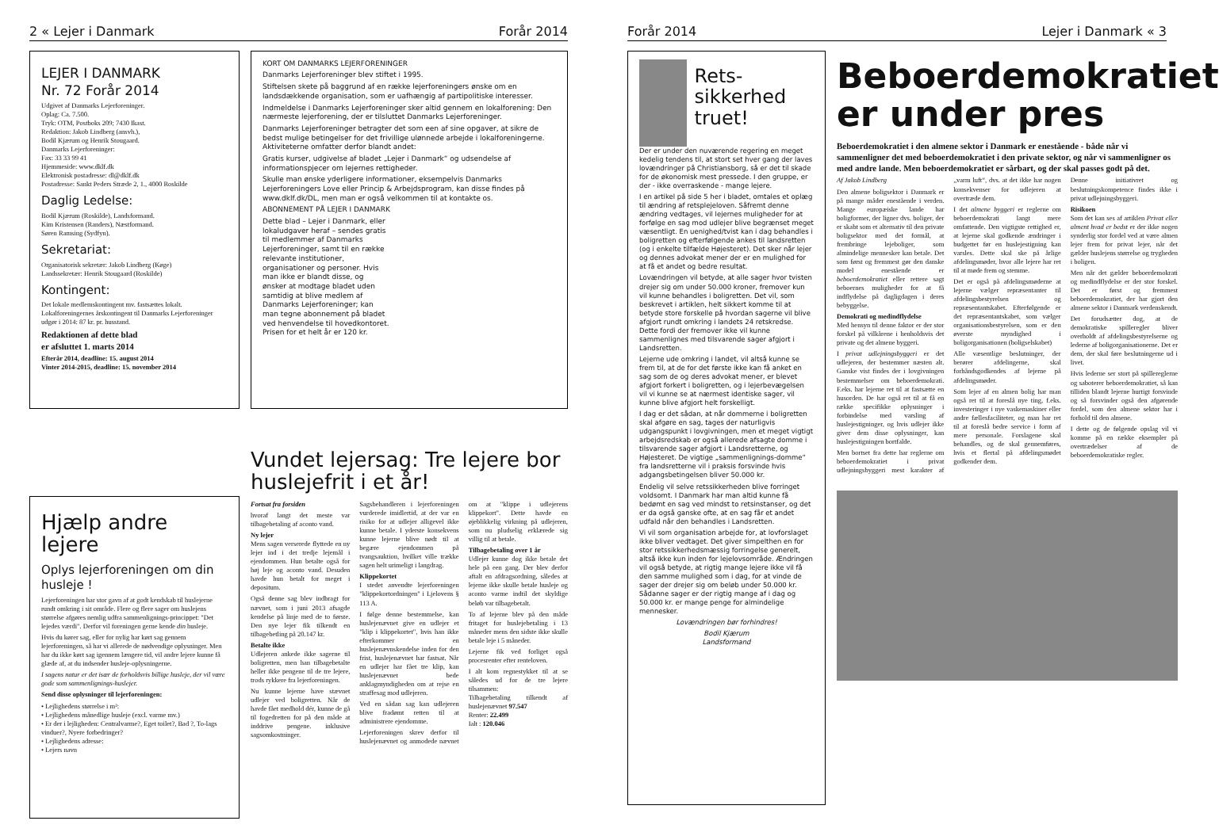2 « Lejer i Danmark Forår 2014
LEJER I DANMARK
Nr. 72 Forår 2014
Udgivet af Danmarks Lejerforeninger.
Oplag: Ca. 7.500.
Tryk: OTM, Postboks 209; 7430 Ikast.
Redaktion: Jakob Lindberg (ansvh.),
Bodil Kjærum og Henrik Stougaard.
Danmarks Lejerforeninger:
Fax: 33 33 99 41
Hjemmeside: www.dklf.dk
Elektronisk postadresse: dl@dklf.dk
Postadresse: Sankt Peders Stræde 2, 1., 4000 Roskilde
Daglig Ledelse:
Bodil Kjærum (Roskilde), Landsformand.
Kim Kristensen (Randers), Næstformand.
Søren Ramsing (Sydfyn).
Sekretariat:
Organisatorisk sekretær: Jakob Lindberg (Køge)
Landssekretær: Henrik Stougaard (Roskilde)
Kontingent:
Det lokale medlemskontingent mv. fastsættes lokalt. Lokalforeningernes årskontingent til Danmarks Lejerforeninger udgør i 2014: 87 kr. pr. husstand.
Redaktionen af dette blad
er afsluttet 1. marts 2014
Efterår 2014, deadline: 15. august 2014
Vinter 2014-2015, deadline: 15. november 2014
KORT OM DANMARKS LEJERFORENINGER
Danmarks Lejerforeninger blev stiftet i 1995.
Stiftelsen skete på baggrund af en række lejerforeningers ønske om en landsdækkende organisation, som er uafhængig af partipolitiske interesser.
Indmeldelse i Danmarks Lejerforeninger sker altid gennem en lokalforening: Den nærmeste lejerforening, der er tilsluttet Danmarks Lejerforeninger.
Danmarks Lejerforeninger betragter det som een af sine opgaver, at sikre de bedst mulige betingelser for det frivillige ulønnede arbejde i lokalforeningerne. Aktiviteterne omfatter derfor blandt andet:
Gratis kurser, udgivelse af bladet „Lejer i Danmark“ og udsendelse af informationspjecer om lejernes rettigheder.
Skulle man ønske yderligere informationer, eksempelvis Danmarks Lejerforeningers Love eller Princip & Arbejdsprogram, kan disse findes på www.dklf.dk/DL, men man er også velkommen til at kontakte os.
ABONNEMENT PÅ LEJER I DANMARK
Dette blad – Lejer i Danmark, eller lokaludgaver heraf – sendes gratis til medlemmer af Danmarks Lejerforeninger, samt til en række relevante institutioner, organisationer og personer. Hvis man ikke er blandt disse, og ønsker at modtage bladet uden samtidig at blive medlem af Danmarks Lejerforeninger; kan man tegne abonnement på bladet ved henvendelse til hovedkontoret. Prisen for et helt år er 120 kr.
Hjælp andre lejere
Oplys lejerforeningen om din husleje !
Lejerforeningen har stor gavn af at godt kendskab til huslejerne rundt omkring i sit område. Flere og flere sager om huslejens størrelse afgøres nemlig udfra sammenlignings-princippet: "Det lejedes værdi". Derfor vil foreningen gerne kende din husleje.
Hvis du kører sag, eller for nylig har kørt sag gennem lejerforeningen, så har vi allerede de nødvendige oplysninger. Men har du ikke kørt sag igennem længere tid, vil andre lejere kunne få glæde af, at du indsender husleje-oplysningerne.
I sagens natur er det især de forholdsvis billige husleje, der vil være gode som sammenlignings-huslejer.
Send disse oplysninger til lejerforeningen:
• Lejlighedens størrelse i m²:
• Lejlighedens månedlige husleje (excl. varme mv.)
• Er der i lejligheden: Centralvarme?, Eget toilet?, Bad ?, To-lags vinduer?, Nyere forbedringer?
• Lejlighedens adresse:
• Lejers navn
Vundet lejersag: Tre lejere bor huslejefrit i et år!
Fortsat fra forsiden
hvoraf langt det meste var tilbagebetaling af aconto vand.
Ny lejer
Mens sagen verserede flyttede en ny lejer ind i det tredje lejemål i ejendommen. Hun betalte også for høj leje og aconto vand. Desuden havde hun betalt for meget i depositum.
Også denne sag blev indbragt for nævnet, som i juni 2013 afsagde kendelse på linje med de to første. Den nye lejer fik tilkendt en tilbagebetling på 20.147 kr.
Betalte ikke
Udlejeren ankede ikke sagerne til boligretten, men han tilbagebetalte heller ikke pengene til de tre lejere, trods rykkere fra lejerforeningen.
Nu kunne lejerne have stævnet udlejer ved boligretten. Når de havde fået medhold dér, kunne de gå til fogedretten for på den måde at inddrive pengene. inklusive sagsomkostninger.
Sagsbehandleren i lejerforeningen vurderede imidlertid, at der var en risiko for at udlejer alligevel ikke kunne betale. I yderste konsekvens kunne lejerne blive nødt til at begære ejendommen på tvangsauktion, hvilket ville trække sagen helt urimeligt i langdrag.
Klippekortet
I stedet anvendte lejerforeningen "klippekortordningen" i Ljelovens § 113 A.
I følge denne bestemmelse, kan huslejenævnet give en udlejer et "klip i klippekortet", hvis han ikke efterkommer en huslejenævnskendelse inden for den frist, huslejenævnet har fastsat. Når en udlejer har fået tre klip, kan huslejenævnet bede anklagmyndigheden om at rejse en straffesag mod udlejeren.
Ved en sådan sag kan udlejeren blive fradømt retten til at administrere ejendomme.
Lejerforeningen skrev derfor til huslejenævnet og anmodede nævnet om at "klippe i udlejerens klippekort". Dette havde en øjeblikkelig virkning på udlejeren, som nu pludselig erklærede sig villig til at betale.
Tilbagebetaling over 1 år
Udlejer kunne dog ikke betale det hele på een gang. Der blev derfor aftalt en afdragsordning, således at lejerne ikke skulle betale husleje og aconto varme indtil det skyldige beløb var tilbagebetalt.
To af lejerne blev på den måde fritaget for huslejebetaling i 13 måneder mens den sidste ikke skulle betale leje i 5 måneder.
Lejerne fik ved forliget også procesrenter efter renteloven.
I alt kom regnestykket til at se således ud for de tre lejere tilsammen:
Tilbagebetaling tilkendt af huslejenævnet 97.547
Renter: 22.499
Ialt : 120.046
Forår 2014 Lejer i Danmark « 3
Rets-sikkerhed truet!
Der er under den nuværende regering en meget kedelig tendens til, at stort set hver gang der laves lovændringer på Christiansborg, så er det til skade for de økonomisk mest pressede. I den gruppe, er der - ikke overraskende - mange lejere.
I en artikel på side 5 her i bladet, omtales et oplæg til ændring af retsplejeloven. Såfremt denne ændring vedtages, vil lejernes muligheder for at forfølge en sag mod udlejer blive begrænset meget væsentligt. En uenighed/tvist kan i dag behandles i boligretten og efterfølgende ankes til landsretten (og i enkelte tilfælde Højesteret). Det sker når lejer og dennes advokat mener der er en mulighed for at få et andet og bedre resultat.
Lovændringen vil betyde, at alle sager hvor tvisten drejer sig om under 50.000 kroner, fremover kun vil kunne behandles i boligretten. Det vil, som beskrevet i artiklen, helt sikkert komme til at betyde store forskelle på hvordan sagerne vil blive afgjort rundt omkring i landets 24 retskredse. Dette fordi der fremover ikke vil kunne sammenlignes med tilsvarende sager afgjort i Landsretten.
Lejerne ude omkring i landet, vil altså kunne se frem til, at de for det første ikke kan få anket en sag som de og deres advokat mener, er blevet afgjort forkert i boligretten, og i lejerbevægelsen vil vi kunne se at nærmest identiske sager, vil kunne blive afgjort helt forskelligt.
I dag er det sådan, at når dommerne i boligretten skal afgøre en sag, tages der naturligvis udgangspunkt i lovgivningen, men et meget vigtigt arbejdsredskab er også allerede afsagte domme i tilsvarende sager afgjort i Landsretterne, og Højesteret. De vigtige „sammenlignings-domme“ fra landsretterne vil i praksis forsvinde hvis adgangsbetingelsen bliver 50.000 kr.
Endelig vil selve retssikkerheden blive forringet voldsomt. I Danmark har man altid kunne få bedømt en sag ved mindst to retsinstanser, og det er da også ganske ofte, at en sag får et andet udfald når den behandles i Landsretten.
Vi vil som organisation arbejde for, at lovforslaget ikke bliver vedtaget. Det giver simpelthen en for stor retssikkerhedsmæssig forringelse generelt, altså ikke kun inden for lejelovsområde. Ændringen vil også betyde, at rigtig mange lejere ikke vil få den samme mulighed som i dag, for at vinde de sager der drejer sig om beløb under 50.000 kr. Sådanne sager er der rigtig mange af i dag og 50.000 kr. er mange penge for almindelige mennesker.
Lovændringen bør forhindres!
Bodil Kjærum
Landsformand
Beboerdemokratiet er under pres
Beboerdemokratiet i den almene sektor i Danmark er enestående - både når vi sammenligner det med beboerdemokratiet i den private sektor, og når vi sammenligner os med andre lande. Men beboerdemokratiet er sårbart, og der skal passes godt på det.
Af Jakob Lindberg
Den almene boligsektor i Danmark er på mange måder enestående i verden. Mange europæiske lande har boligformer, der ligner dvs. boliger, der er skabt som et alternativ til den private boligsektor med det formål, at frembringe lejeboliger, som almindelige mennesker kan betale. Det som først og fremmest gør den danske model enestående er beboerdemokratiet eller rettere sagt beboernes muligheder for at få indflydelse på dagligdagen i deres bebyggelse.
Demokrati og medindflydelse
Med hensyn til denne faktor er der stor forskel på vilkårene i henholdsvis det private og det almene byggeri.
I privat udlejningsbyggeri er det udlejeren, der bestemmer næsten alt. Ganske vist findes der i lovgivningen bestemmelser om beboerdemokrati. F.eks. har lejerne ret til at fastsætte en husorden. De har også ret til at få en række specifikke oplysninger i forbindelse med varsling af huslejestigninger, og hvis udlejer ikke giver dem disse oplysninger, kan huslejestigningen bortfalde.
Men bortset fra dette har reglerne om beboerdemokratiet i privat udlejningsbyggeri mest karakter af „varm luft“, dvs. at det ikke har nogen konsekvenser for udlejeren at overtræde dem.
I det almene byggeri er reglerne om beboerdemokrati langt mere omfattende. Den vigtigste rettighed er, at lejerne skal godkende ændringer i budgettet før en huslejestigning kan varsles. Dette skal ske på årlige afdelingsmøder, hvor alle lejere har ret til at møde frem og stemme.
Det er også på afdelingsmøderne at lejerne vælger repræsentanter til afdelingsbestyrelsen og repræsentantskabet. Efterfølgende er det repræsentantskabet, som vælger organisationsbestyrelsen, som er den øverste myndighed i boligorganisationen (boligselskabet)
Alle væsentlige beslutninger, der berører afdelingerne, skal forhåndsgodkendes af lejerne på afdelingsmøder.
Som lejer af en almen bolig har man også ret til at foreslå nye ting, f.eks. investeringer i nye vaskemaskiner eller andre fællesfaciliteter, og man har ret til at foreslå bedre service i form af mere personale. Forslagene skal behandles, og de skal gennemføres, hvis et flertal på afdelingsmødet godkender dem.
Denne initiativret og beslutningskompetence findes ikke i privat udlejningsbyggeri.
Risikoen
Som det kan ses af artiklen Privat eller alment hvad er bedst er der ikke nogen synderlig stor fordel ved at være almen lejer frem for privat lejer, når det gælder huslejens størrelse og trygheden i boligen.
Men når det gælder beboerdemokrati og medindflydelse er der stor forskel. Det er først og fremmest beboerdemokratiet, der har gjort den almene sektor i Danmark verdenskendt.
Det forudsætter dog, at de demokratiske spilleregler bliver overholdt af afdelingsbestyrelserne og lederne af boligorganisationerne. Det er dem, der skal føre beslutningerne ud i livet.
Hvis lederne ser stort på spillereglerne og saboterer beboerdemokratiet, så kan tilliden blandt lejerne hurtigt forsvinde og så forsvinder også den afgørende fordel, som den almene sektor har i forhold til den almene.
I dette og de følgende opslag vil vi komme på en række eksempler på overtrædelser af de beboerdemokratiske regler.